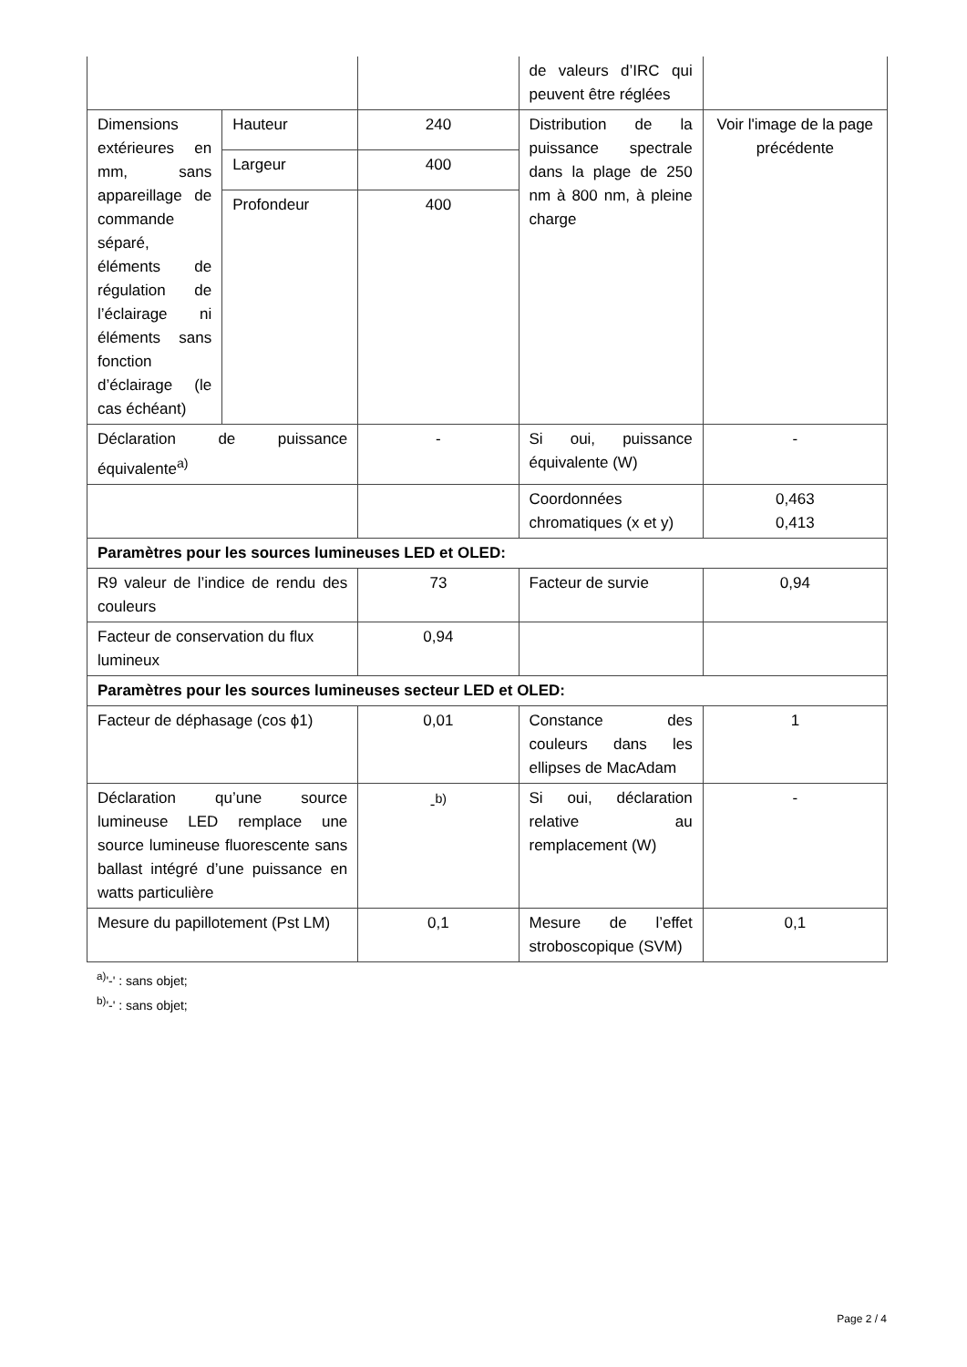| | | | de valeurs d’IRC qui peuvent être réglées | |
| Dimensions extérieures en mm, sans appareillage de commande séparé, éléments de régulation de l’éclairage ni éléments sans fonction d’éclairage (le cas échéant) | Hauteur | 240 | Distribution de la puissance spectrale dans la plage de 250 nm à 800 nm, à pleine charge | Voir l'image de la page précédente |
| | Largeur | 400 | | |
| | Profondeur | 400 | | |
| Déclaration de puissance équivalente<sup>a)</sup> | | - | Si oui, puissance équivalente (W) | - |
| | | | Coordonnées chromatiques (x et y) | 0,463 0,413 |
| Paramètres pour les sources lumineuses LED et OLED: | | | | |
| R9 valeur de l’indice de rendu des couleurs | | 73 | Facteur de survie | 0,94 |
| Facteur de conservation du flux lumineux | | 0,94 | | |
| Paramètres pour les sources lumineuses secteur LED et OLED: | | | | |
| Facteur de déphasage (cos ϕ1) | | 0,01 | Constance des couleurs dans les ellipses de MacAdam | 1 |
| Déclaration qu’une source lumineuse LED remplace une source lumineuse fluorescente sans ballast intégré d’une puissance en watts particulière | | -<sup>b)</sup> | Si oui, déclaration relative au remplacement (W) | - |
| Mesure du papillotement (Pst LM) | | 0,1 | Mesure de l’effet stroboscopique (SVM) | 0,1 |
<sup>a)</sup> '-' : sans objet;
<sup>b)</sup> '-' : sans objet;
Page 2 / 4